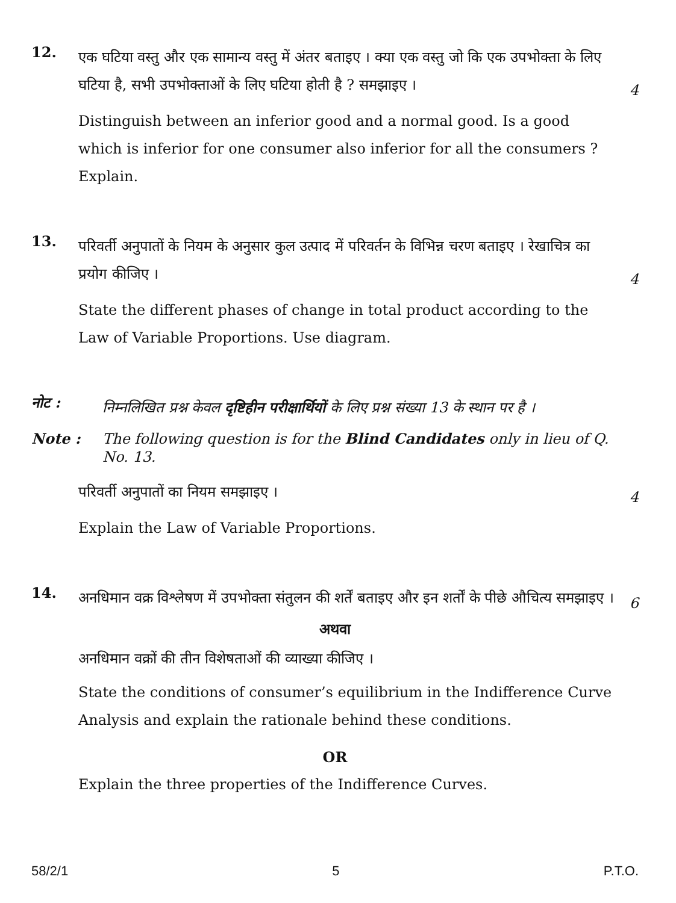12.
एक घटिया वस्तु और एक सामान्य वस्तु में अंतर बताइए । क्या एक वस्तु जो कि एक उपभोक्ता के लिए घटिया है, सभी उपभोक्ताओं के लिए घटिया होती है ? समझाइए ।
4
Distinguish between an inferior good and a normal good. Is a good which is inferior for one consumer also inferior for all the consumers ? Explain.
13.
परिवर्ती अनुपातों के नियम के अनुसार कुल उत्पाद में परिवर्तन के विभिन्न चरण बताइए । रेखाचित्र का प्रयोग कीजिए ।
4
State the different phases of change in total product according to the Law of Variable Proportions. Use diagram.
नोट :
निम्नलिखित प्रश्न केवल दृष्टिहीन परीक्षार्थियों के लिए प्रश्न संख्या 13 के स्थान पर है ।
Note :
The following question is for the Blind Candidates only in lieu of Q. No. 13.
परिवर्ती अनुपातों का नियम समझाइए ।
4
Explain the Law of Variable Proportions.
14.
अनधिमान वक्र विश्लेषण में उपभोक्ता संतुलन की शर्तें बताइए और इन शर्तों के पीछे औचित्य समझाइए ।
6
अथवा
अनधिमान वक्रों की तीन विशेषताओं की व्याख्या कीजिए ।
State the conditions of consumer’s equilibrium in the Indifference Curve Analysis and explain the rationale behind these conditions.
OR
Explain the three properties of the Indifference Curves.
58/2/1 5 P.T.O.